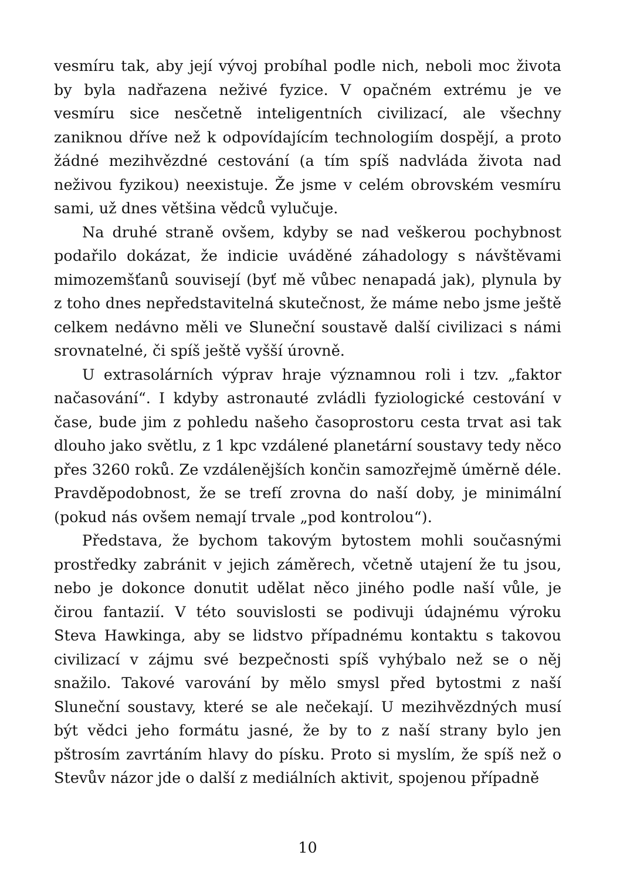vesmíru tak, aby její vývoj probíhal podle nich, neboli moc života by byla nadřazena neživé fyzice. V opačném extrému je ve vesmíru sice nesčetně inteligentních civilizací, ale všechny zaniknou dříve než k odpovídajícím technologiím dospějí, a proto žádné mezihvězdné cestování (a tím spíš nadvláda života nad neživou fyzikou) neexistuje. Že jsme v celém obrovském vesmíru sami, už dnes většina vědců vylučuje.
Na druhé straně ovšem, kdyby se nad veškerou pochybnost podařilo dokázat, že indicie uváděné záhadology s návštěvami mimozemšťanů souvisejí (byť mě vůbec nenapadá jak), plynula by z toho dnes nepředstavitelná skutečnost, že máme nebo jsme ještě celkem nedávno měli ve Sluneční soustavě další civilizaci s námi srovnatelné, či spíš ještě vyšší úrovně.
U extrasolárních výprav hraje významnou roli i tzv. „faktor načasování“. I kdyby astronauté zvládli fyziologické cestování v čase, bude jim z pohledu našeho časoprostoru cesta trvat asi tak dlouho jako světlu, z 1 kpc vzdálené planetární soustavy tedy něco přes 3260 roků. Ze vzdálenějších končin samozřejmě úměrně déle. Pravděpodobnost, že se trefí zrovna do naší doby, je minimální (pokud nás ovšem nemají trvale „pod kontrolou“).
Představa, že bychom takovým bytostem mohli současnými prostředky zabránit v jejich záměrech, včetně utajení že tu jsou, nebo je dokonce donutit udělat něco jiného podle naší vůle, je čirou fantazií. V této souvislosti se podivuji údajnému výroku Steva Hawkinga, aby se lidstvo případnému kontaktu s takovou civilizací v zájmu své bezpečnosti spíš vyhýbalo než se o něj snažilo. Takové varování by mělo smysl před bytostmi z naší Sluneční soustavy, které se ale nečekají. U mezihvězdných musí být vědci jeho formátu jasné, že by to z naší strany bylo jen pštrosím zavrtáním hlavy do písku. Proto si myslím, že spíš než o Stevův názor jde o další z mediálních aktivit, spojenou případně
10